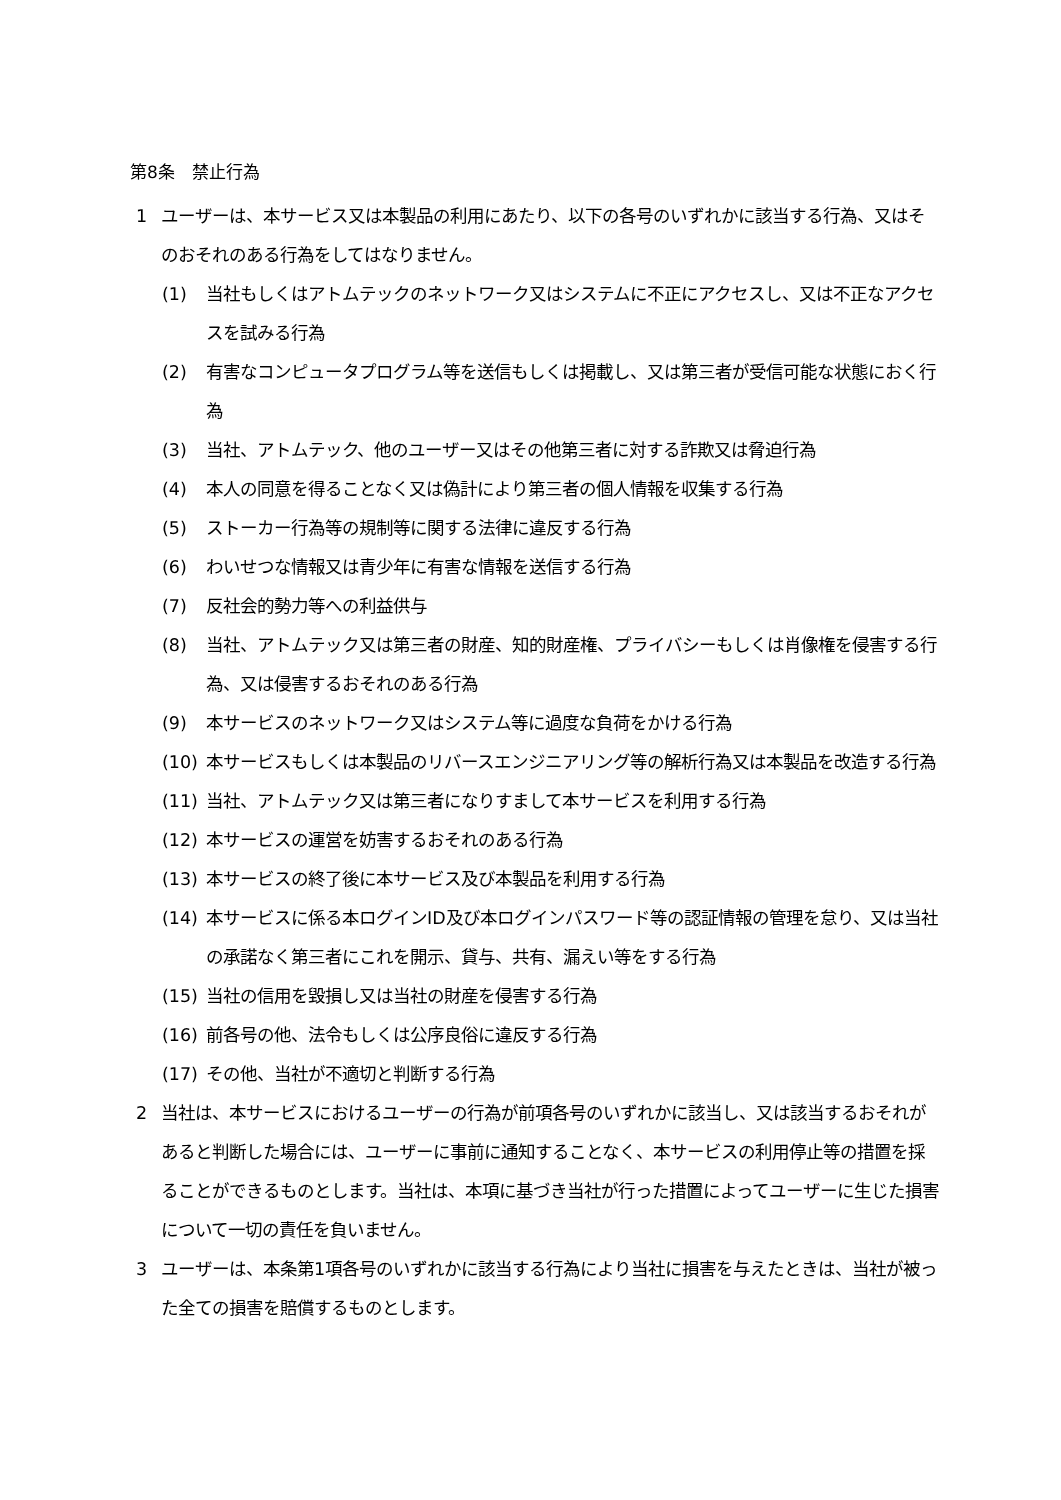第8条　禁止行為
1 ユーザーは、本サービス又は本製品の利用にあたり、以下の各号のいずれかに該当する行為、又はそのおそれのある行為をしてはなりません。
(1) 当社もしくはアトムテックのネットワーク又はシステムに不正にアクセスし、又は不正なアクセスを試みる行為
(2) 有害なコンピュータプログラム等を送信もしくは掲載し、又は第三者が受信可能な状態におく行為
(3) 当社、アトムテック、他のユーザー又はその他第三者に対する詐欺又は脅迫行為
(4) 本人の同意を得ることなく又は偽計により第三者の個人情報を収集する行為
(5) ストーカー行為等の規制等に関する法律に違反する行為
(6) わいせつな情報又は青少年に有害な情報を送信する行為
(7) 反社会的勢力等への利益供与
(8) 当社、アトムテック又は第三者の財産、知的財産権、プライバシーもしくは肖像権を侵害する行為、又は侵害するおそれのある行為
(9) 本サービスのネットワーク又はシステム等に過度な負荷をかける行為
(10) 本サービスもしくは本製品のリバースエンジニアリング等の解析行為又は本製品を改造する行為
(11) 当社、アトムテック又は第三者になりすまして本サービスを利用する行為
(12) 本サービスの運営を妨害するおそれのある行為
(13) 本サービスの終了後に本サービス及び本製品を利用する行為
(14) 本サービスに係る本ログインID及び本ログインパスワード等の認証情報の管理を怠り、又は当社の承諾なく第三者にこれを開示、貸与、共有、漏えい等をする行為
(15) 当社の信用を毀損し又は当社の財産を侵害する行為
(16) 前各号の他、法令もしくは公序良俗に違反する行為
(17) その他、当社が不適切と判断する行為
2 当社は、本サービスにおけるユーザーの行為が前項各号のいずれかに該当し、又は該当するおそれがあると判断した場合には、ユーザーに事前に通知することなく、本サービスの利用停止等の措置を採ることができるものとします。当社は、本項に基づき当社が行った措置によってユーザーに生じた損害について一切の責任を負いません。
3 ユーザーは、本条第1項各号のいずれかに該当する行為により当社に損害を与えたときは、当社が被った全ての損害を賠償するものとします。